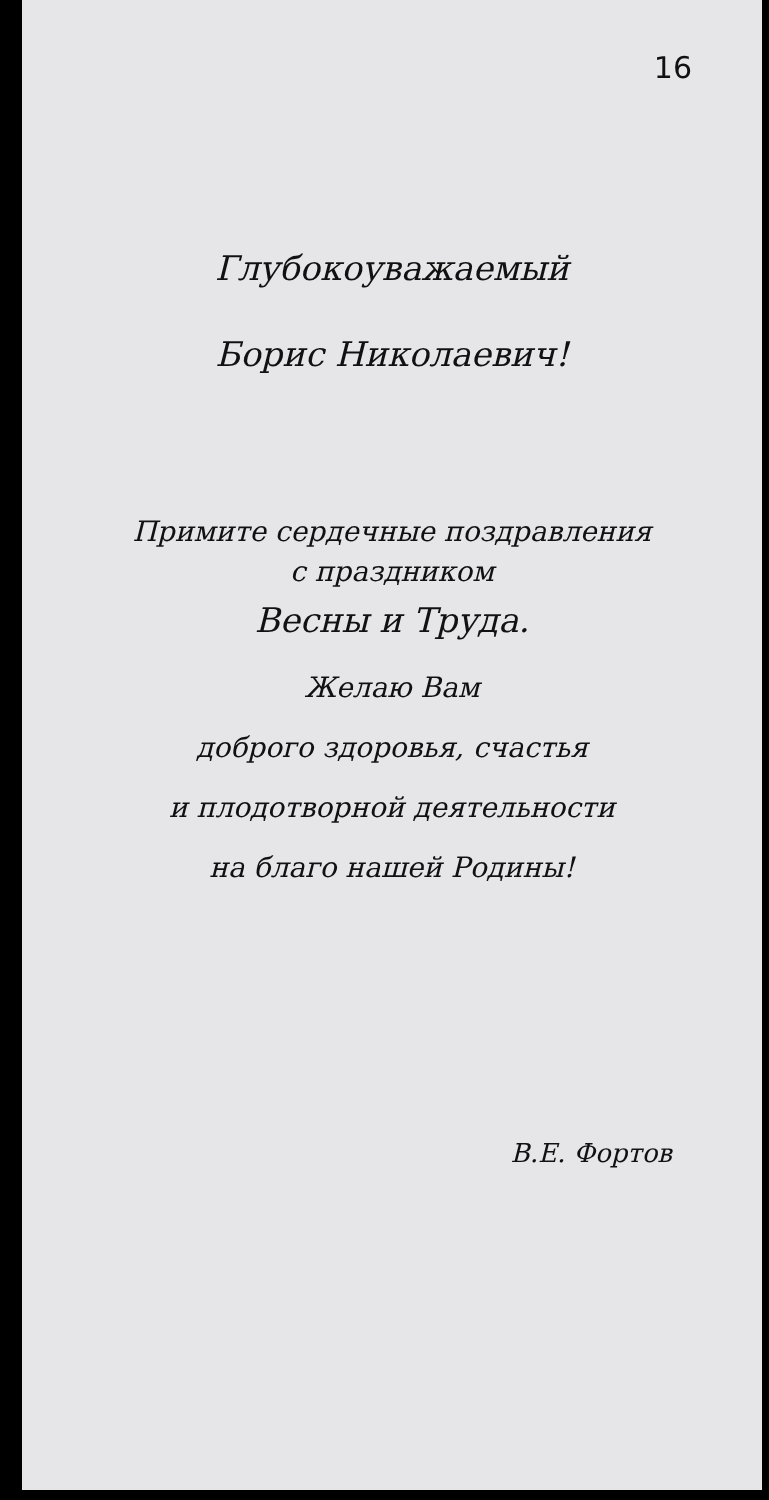16
Глубокоуважаемый
Борис Николаевич!
Примите сердечные поздравления
с праздником
Весны и Труда.
Желаю Вам
доброго здоровья, счастья
и плодотворной деятельности
на благо нашей Родины!
В.Е. Фортов